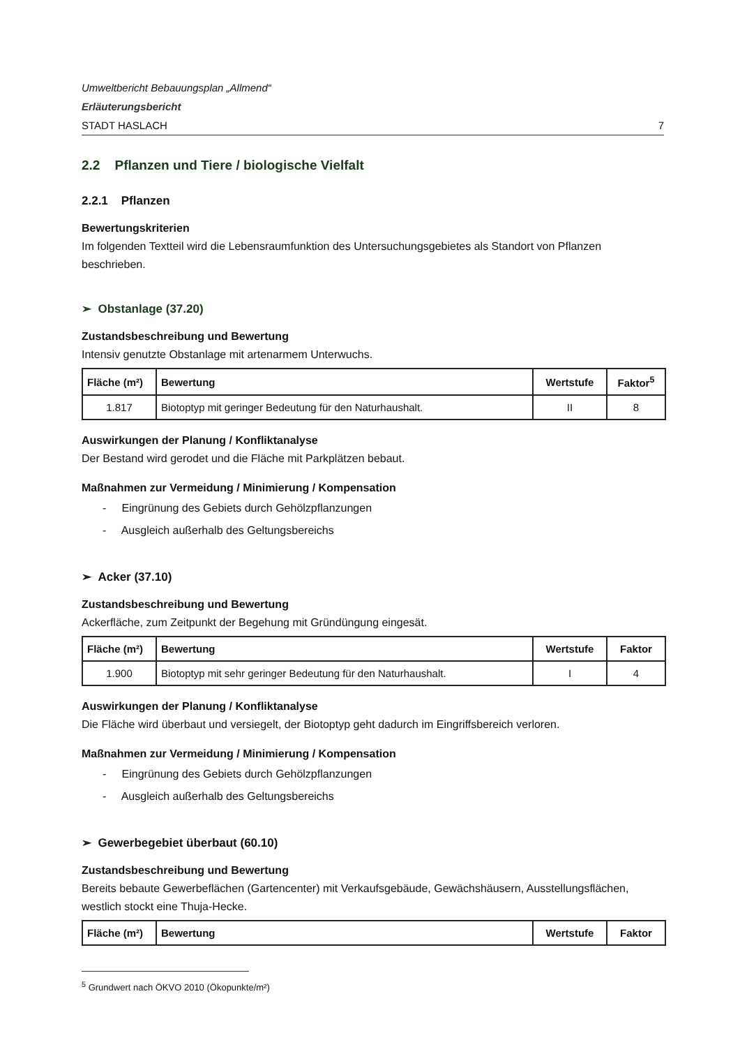Umweltbericht Bebauungsplan „Allmend“
Erläuterungsbericht
STADT HASLACH 7
2.2 Pflanzen und Tiere / biologische Vielfalt
2.2.1 Pflanzen
Bewertungskriterien
Im folgenden Textteil wird die Lebensraumfunktion des Untersuchungsgebietes als Standort von Pflanzen beschrieben.
➢ Obstanlage (37.20)
Zustandsbeschreibung und Bewertung
Intensiv genutzte Obstanlage mit artenarmem Unterwuchs.
| Fläche (m²) | Bewertung | Wertstufe | Faktor<sup>5</sup> |
| --- | --- | --- | --- |
| 1.817 | Biotoptyp mit geringer Bedeutung für den Naturhaushalt. | II | 8 |
Auswirkungen der Planung / Konfliktanalyse
Der Bestand wird gerodet und die Fläche mit Parkplätzen bebaut.
Maßnahmen zur Vermeidung / Minimierung / Kompensation
- Eingrünung des Gebiets durch Gehölzpflanzungen
- Ausgleich außerhalb des Geltungsbereichs
➢ Acker (37.10)
Zustandsbeschreibung und Bewertung
Ackerfläche, zum Zeitpunkt der Begehung mit Gründüngung eingesät.
| Fläche (m²) | Bewertung | Wertstufe | Faktor |
| --- | --- | --- | --- |
| 1.900 | Biotoptyp mit sehr geringer Bedeutung für den Naturhaushalt. | I | 4 |
Auswirkungen der Planung / Konfliktanalyse
Die Fläche wird überbaut und versiegelt, der Biotoptyp geht dadurch im Eingriffsbereich verloren.
Maßnahmen zur Vermeidung / Minimierung / Kompensation
- Eingrünung des Gebiets durch Gehölzpflanzungen
- Ausgleich außerhalb des Geltungsbereichs
➢ Gewerbegebiet überbaut (60.10)
Zustandsbeschreibung und Bewertung
Bereits bebaute Gewerbeflächen (Gartencenter) mit Verkaufsgebäude, Gewächshäusern, Ausstellungsflächen, westlich stockt eine Thuja-Hecke.
| Fläche (m²) | Bewertung | Wertstufe | Faktor |
| --- | --- | --- | --- |
<sup>5</sup> Grundwert nach ÖKVO 2010 (Ökopunkte/m²)